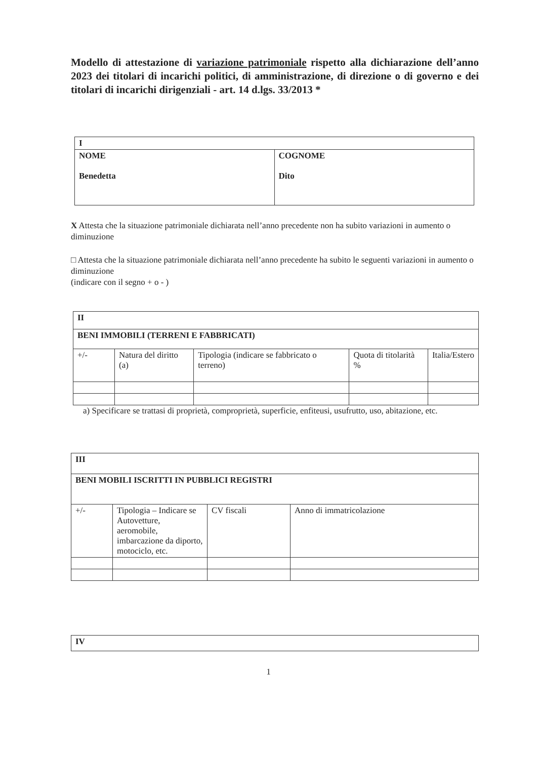Modello di attestazione di variazione patrimoniale rispetto alla dichiarazione dell’anno 2023 dei titolari di incarichi politici, di amministrazione, di direzione o di governo e dei titolari di incarichi dirigenziali - art. 14 d.lgs. 33/2013 *
| I | |
| NOME Benedetta | COGNOME Dito |
X Attesta che la situazione patrimoniale dichiarata nell’anno precedente non ha subito variazioni in aumento o diminuzione
□ Attesta che la situazione patrimoniale dichiarata nell’anno precedente ha subito le seguenti variazioni in aumento o diminuzione
(indicare con il segno + o - )
| II | | | | |
| BENI IMMOBILI (TERRENI E FABBRICATI) | | | | |
| +/- | Natura del diritto (a) | Tipologia (indicare se fabbricato o terreno) | Quota di titolarità % | Italia/Estero |
a) Specificare se trattasi di proprietà, comproprietà, superficie, enfiteusi, usufrutto, uso, abitazione, etc.
| III | | | |
| BENI MOBILI ISCRITTI IN PUBBLICI REGISTRI | | | |
| +/- | Tipologia – Indicare se Autovetture, aeromobile, imbarcazione da diporto, motociclo, etc. | CV fiscali | Anno di immatricolazione |
| IV |
1